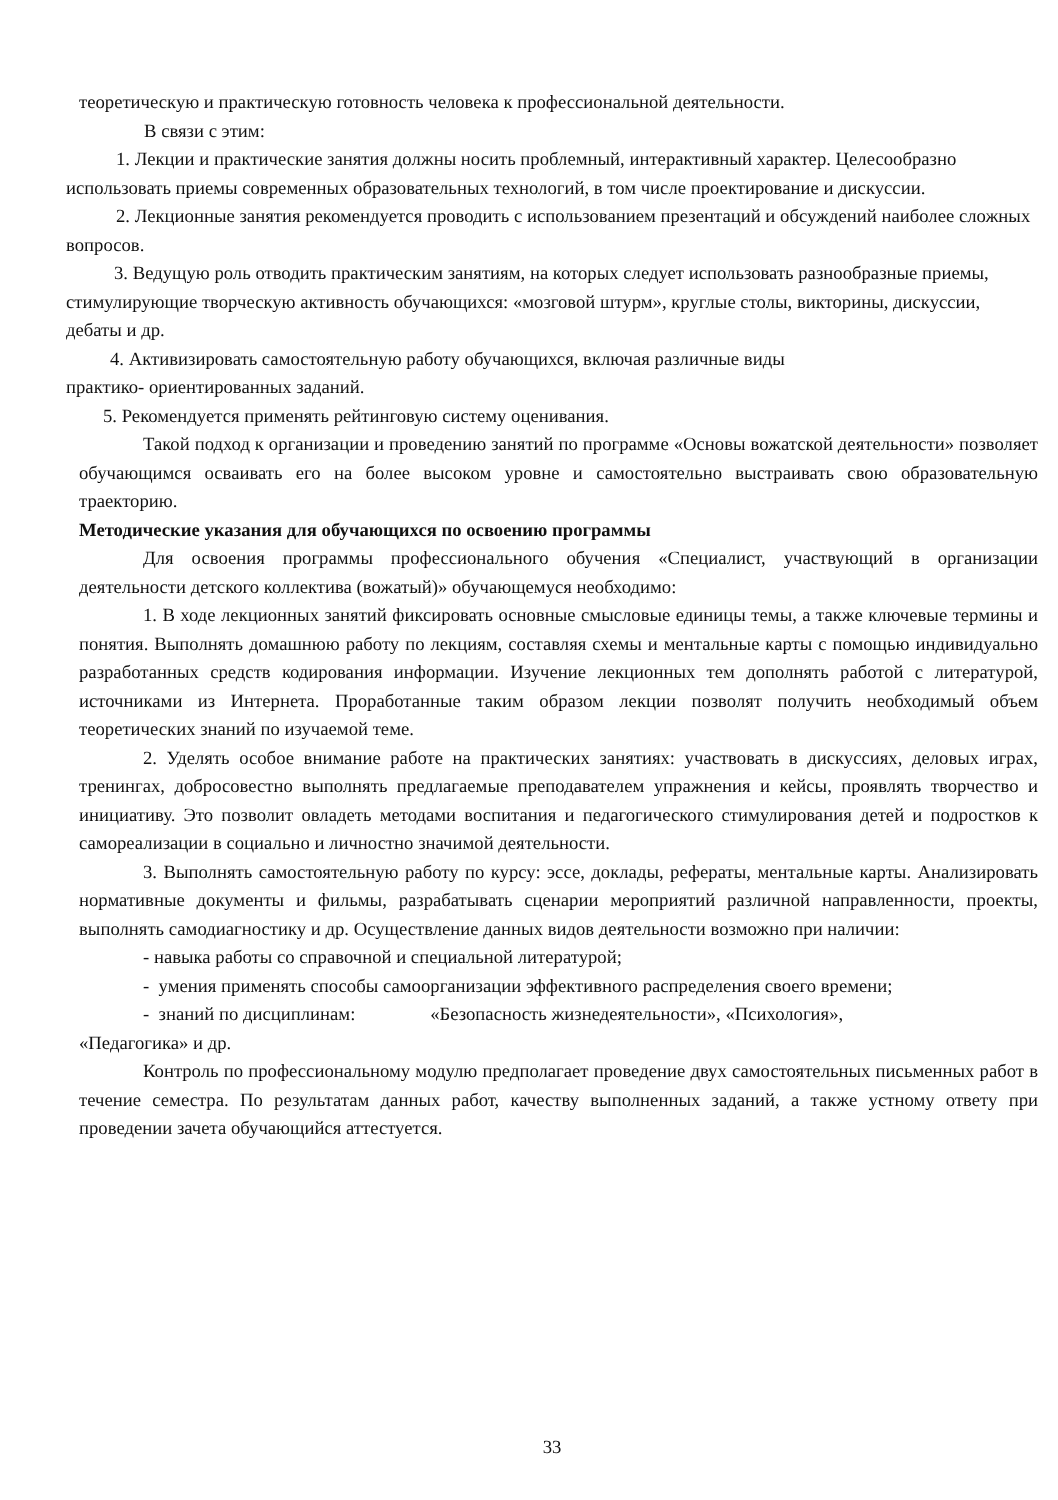теоретическую и практическую готовность человека к профессиональной деятельности.
В связи с этим:
1. Лекции и практические занятия должны носить проблемный, интерактивный характер. Целесообразно использовать приемы современных образовательных технологий, в том числе проектирование и дискуссии.
2. Лекционные занятия рекомендуется проводить с использованием презентаций и обсуждений наиболее сложных вопросов.
3. Ведущую роль отводить практическим занятиям, на которых следует использовать разнообразные приемы, стимулирующие творческую активность обучающихся: «мозговой штурм», круглые столы, викторины, дискуссии, дебаты и др.
4. Активизировать самостоятельную работу обучающихся, включая различные виды
практико- ориентированных заданий.
5. Рекомендуется применять рейтинговую систему оценивания.
Такой подход к организации и проведению занятий по программе «Основы вожатской деятельности» позволяет обучающимся осваивать его на более высоком уровне и самостоятельно выстраивать свою образовательную траекторию.
Методические указания для обучающихся по освоению программы
Для освоения программы профессионального обучения «Специалист, участвующий в организации деятельности детского коллектива (вожатый)» обучающемуся необходимо:
1. В ходе лекционных занятий фиксировать основные смысловые единицы темы, а также ключевые термины и понятия. Выполнять домашнюю работу по лекциям, составляя схемы и ментальные карты с помощью индивидуально разработанных средств кодирования информации. Изучение лекционных тем дополнять работой с литературой, источниками из Интернета. Проработанные таким образом лекции позволят получить необходимый объем теоретических знаний по изучаемой теме.
2. Уделять особое внимание работе на практических занятиях: участвовать в дискуссиях, деловых играх, тренингах, добросовестно выполнять предлагаемые преподавателем упражнения и кейсы, проявлять творчество и инициативу. Это позволит овладеть методами воспитания и педагогического стимулирования детей и подростков к самореализации в социально и личностно значимой деятельности.
3. Выполнять самостоятельную работу по курсу: эссе, доклады, рефераты, ментальные карты. Анализировать нормативные документы и фильмы, разрабатывать сценарии мероприятий различной направленности, проекты, выполнять самодиагностику и др. Осуществление данных видов деятельности возможно при наличии:
- навыка работы со справочной и специальной литературой;
- умения применять способы самоорганизации эффективного распределения своего времени;
- знаний по дисциплинам: «Безопасность жизнедеятельности», «Психология»,
«Педагогика» и др.
Контроль по профессиональному модулю предполагает проведение двух самостоятельных письменных работ в течение семестра. По результатам данных работ, качеству выполненных заданий, а также устному ответу при проведении зачета обучающийся аттестуется.
33